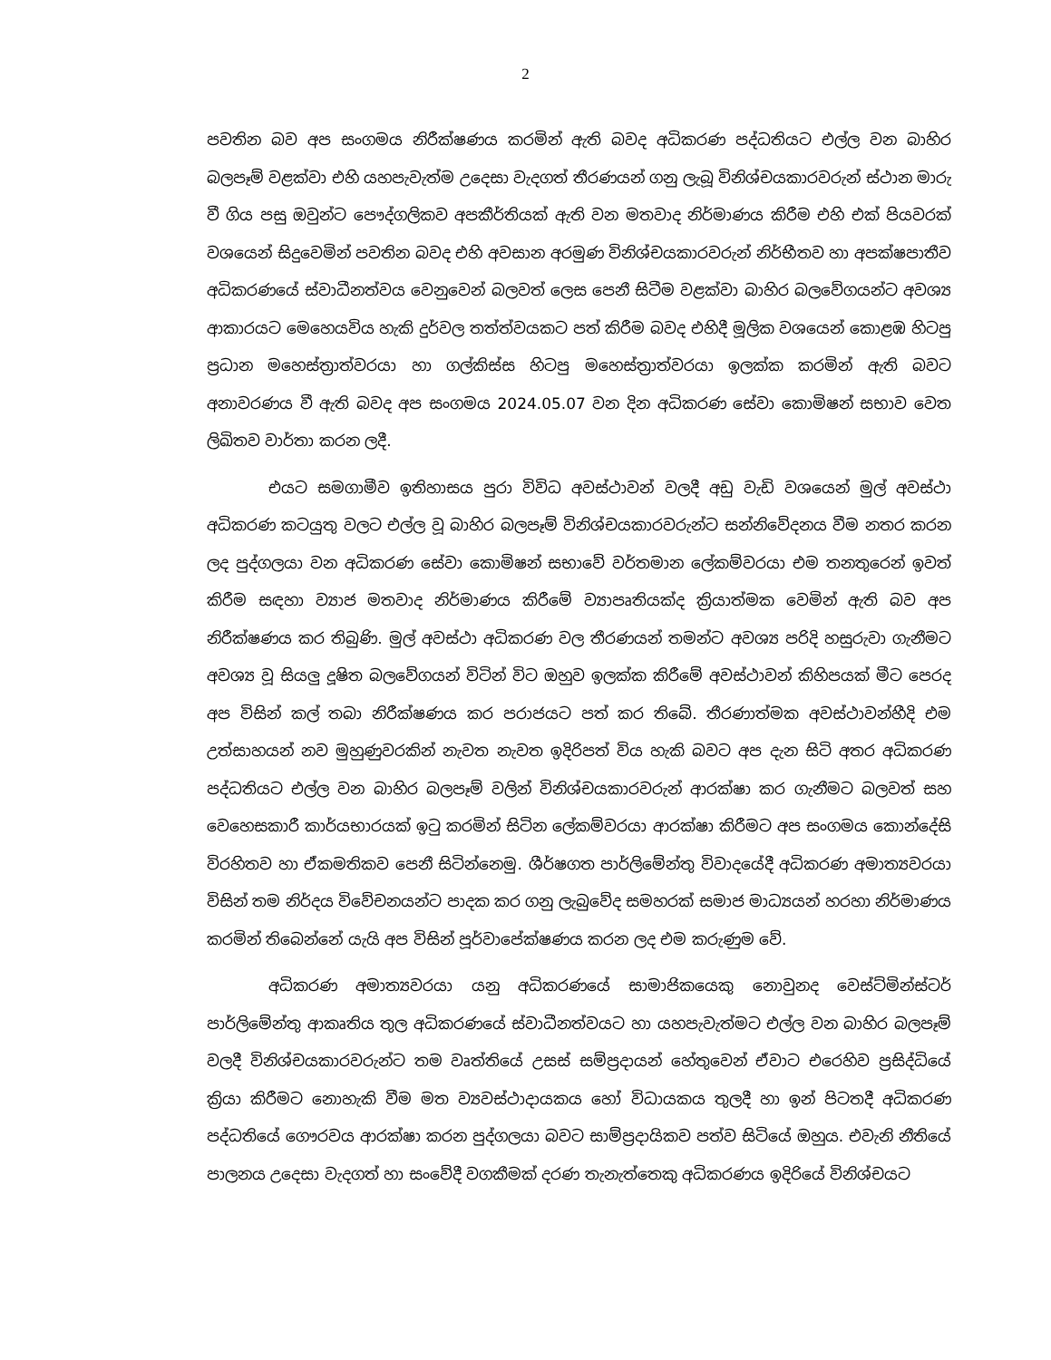2
පවතින බව අප සංගමය නිරීක්ෂණය කරමින් ඇති බවද අධිකරණ පද්ධතියට එල්ල වන බාහිර බලපෑම් වළක්වා එහි යහපැවැත්ම උදෙසා වැදගත් තීරණයන් ගනු ලැබූ විනිශ්චයකාරවරුන් ස්ථාන මාරු වී ගිය පසු ඔවුන්ට පෞද්ගලිකව අපකීර්තියක් ඇති වන මතවාද නිර්මාණය කිරීම එහි එක් පියවරක් වශයෙන් සිදුවෙමින් පවතින බවද එහි අවසාන අරමුණ විනිශ්චයකාරවරුන් නිර්භීතව හා අපක්ෂපාතීව අධිකරණයේ ස්වාධීනත්වය වෙනුවෙන් බලවත් ලෙස පෙනී සිටීම වළක්වා බාහිර බලවේගයන්ට අවශ්‍ය ආකාරයට මෙහෙයවිය හැකි දුර්වල තත්ත්වයකට පත් කිරීම බවද එහිදී මූලික වශයෙන් කොළඹ හිටපු ප්‍රධාන මහෙස්ත්‍රාත්වරයා හා ගල්කිස්ස හිටපු මහෙස්ත්‍රාත්වරයා ඉලක්ක කරමින් ඇති බවට අනාවරණය වී ඇති බවද අප සංගමය 2024.05.07 වන දින අධිකරණ සේවා කොමිෂන් සභාව වෙත ලිඛිතව වාර්තා කරන ලදී.
එයට සමගාමීව ඉතිහාසය පුරා විවිධ අවස්ථාවන් වලදී අඩු වැඩි වශයෙන් මුල් අවස්ථා අධිකරණ කටයුතු වලට එල්ල වූ බාහිර බලපෑම් විනිශ්චයකාරවරුන්ට සන්නිවේදනය වීම නතර කරන ලද පුද්ගලයා වන අධිකරණ සේවා කොමිෂන් සභාවේ වර්තමාන ලේකම්වරයා එම තනතුරෙන් ඉවත් කිරීම සඳහා ව්‍යාජ මතවාද නිර්මාණය කිරීමේ ව්‍යාපෘතියක්ද ක්‍රියාත්මක වෙමින් ඇති බව අප නිරීක්ෂණය කර තිබුණි. මුල් අවස්ථා අධිකරණ වල තීරණයන් තමන්ට අවශ්‍ය පරිදි හසුරුවා ගැනීමට අවශ්‍ය වූ සියලු දූෂිත බලවේගයන් විටින් විට ඔහුව ඉලක්ක කිරීමේ අවස්ථාවන් කිහිපයක් මීට පෙරද අප විසින් කල් තබා නිරීක්ෂණය කර පරාජයට පත් කර තිබේ. තීරණාත්මක අවස්ථාවන්හීදි එම උත්සාහයන් නව මුහුණුවරකින් නැවත නැවත ඉදිරිපත් විය හැකි බවට අප දැන සිටි අතර අධිකරණ පද්ධතියට එල්ල වන බාහිර බලපෑම් වලින් විනිශ්චයකාරවරුන් ආරක්ෂා කර ගැනීමට බලවත් සහ වෙහෙසකාරී කාර්යභාරයක් ඉටු කරමින් සිටින ලේකම්වරයා ආරක්ෂා කිරීමට අප සංගමය කොන්දේසි විරහිතව හා ඒකමතිකව පෙනී සිටින්නෙමු. ශීර්ෂගත පාර්ලිමේන්තු විවාදයේදී අධිකරණ අමාත්‍යවරයා විසින් තම නිර්දය විවේචනයන්ට පාදක කර ගනු ලැබුවේද සමහරක් සමාජ මාධ්‍යයන් හරහා නිර්මාණය කරමින් තිබෙන්නේ යැයි අප විසින් පූර්වාපේක්ෂණය කරන ලද එම කරුණුම වේ.
අධිකරණ අමාත්‍යවරයා යනු අධිකරණයේ සාමාජිකයෙකු නොවුනද වෙස්ට්මින්ස්ටර් පාර්ලිමේන්තු ආකෘතිය තුල අධිකරණයේ ස්වාධීනත්වයට හා යහපැවැත්මට එල්ල වන බාහිර බලපෑම් වලදී විනිශ්චයකාරවරුන්ට තම වෘත්තියේ උසස් සම්ප්‍රදායන් හේතුවෙන් ඒවාට එරෙහිව ප්‍රසිද්ධියේ ක්‍රියා කිරීමට නොහැකි වීම මත ව්‍යවස්ථාදායකය හෝ විධායකය තුලදී හා ඉන් පිටතදී අධිකරණ පද්ධතියේ ගෞරවය ආරක්ෂා කරන පුද්ගලයා බවට සාම්ප්‍රදායිකව පත්ව සිටියේ ඔහුය. එවැනි නීතියේ පාලනය උදෙසා වැදගත් හා සංවේදී වගකීමක් දරණ තැනැත්තෙකු අධිකරණය ඉදිරියේ විනිශ්චයට